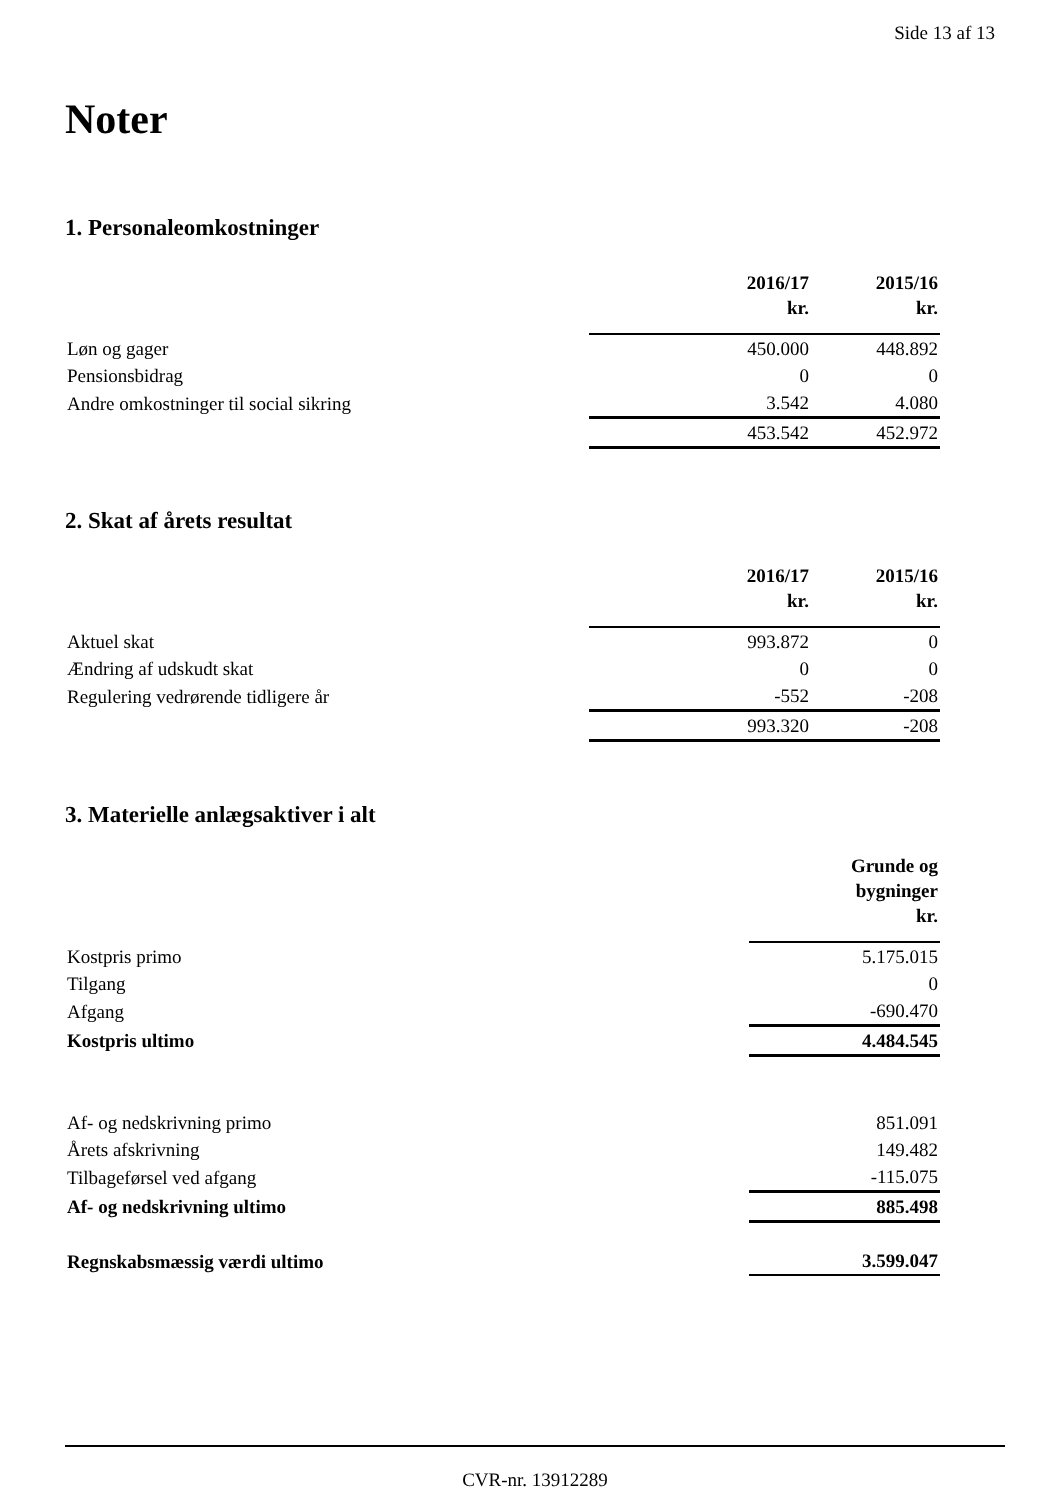Side 13 af 13
Noter
1. Personaleomkostninger
| | 2016/17 kr. | 2015/16 kr. |
| --- | --- | --- |
| Løn og gager | 450.000 | 448.892 |
| Pensionsbidrag | 0 | 0 |
| Andre omkostninger til social sikring | 3.542 | 4.080 |
| | 453.542 | 452.972 |
2. Skat af årets resultat
| | 2016/17 kr. | 2015/16 kr. |
| --- | --- | --- |
| Aktuel skat | 993.872 | 0 |
| Ændring af udskudt skat | 0 | 0 |
| Regulering vedrørende tidligere år | -552 | -208 |
| | 993.320 | -208 |
3. Materielle anlægsaktiver i alt
| | Grunde og bygninger kr. |
| --- | --- |
| Kostpris primo | 5.175.015 |
| Tilgang | 0 |
| Afgang | -690.470 |
| Kostpris ultimo | 4.484.545 |
| Af- og nedskrivning primo | 851.091 |
| Årets afskrivning | 149.482 |
| Tilbageførsel ved afgang | -115.075 |
| Af- og nedskrivning ultimo | 885.498 |
| Regnskabsmæssig værdi ultimo | 3.599.047 |
CVR-nr. 13912289